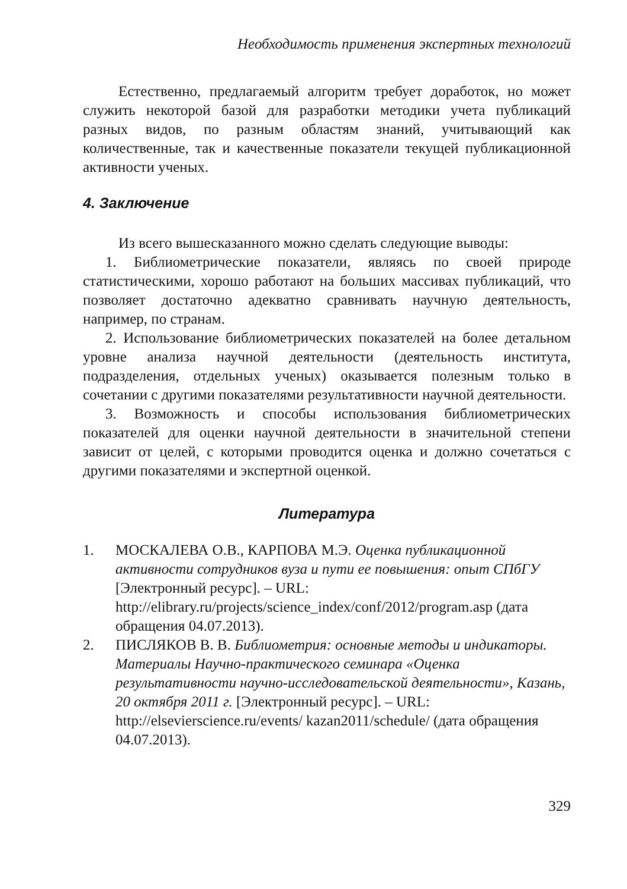Необходимость применения экспертных технологий
Естественно, предлагаемый алгоритм требует доработок, но может служить некоторой базой для разработки методики учета публикаций разных видов, по разным областям знаний, учитывающий как количественные, так и качественные показатели текущей публикационной активности ученых.
4. Заключение
Из всего вышесказанного можно сделать следующие выводы:
1. Библиометрические показатели, являясь по своей природе статистическими, хорошо работают на больших массивах публикаций, что позволяет достаточно адекватно сравнивать научную деятельность, например, по странам.
2. Использование библиометрических показателей на более детальном уровне анализа научной деятельности (деятельность института, подразделения, отдельных ученых) оказывается полезным только в сочетании с другими показателями результативности научной деятельности.
3. Возможность и способы использования библиометрических показателей для оценки научной деятельности в значительной степени зависит от целей, с которыми проводится оценка и должно сочетаться с другими показателями и экспертной оценкой.
Литература
1. МОСКАЛЕВА О.В., КАРПОВА М.Э. Оценка публикационной активности сотрудников вуза и пути ее повышения: опыт СПбГУ [Электронный ресурс]. – URL: http://elibrary.ru/projects/science_index/conf/2012/program.asp (дата обращения 04.07.2013).
2. ПИСЛЯКОВ В. В. Библиометрия: основные методы и индикаторы. Материалы Научно-практического семинара «Оценка результативности научно-исследовательской деятельности», Казань, 20 октября 2011 г. [Электронный ресурс]. – URL: http://elsevierscience.ru/events/ kazan2011/schedule/ (дата обращения 04.07.2013).
329